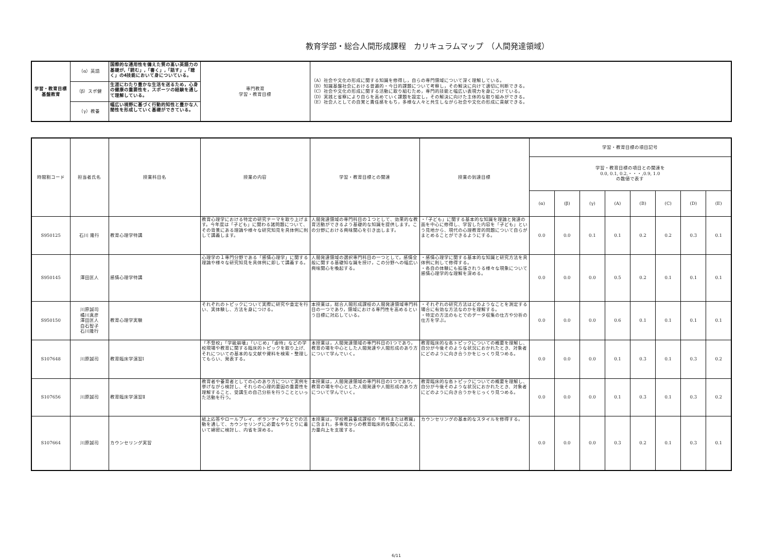教育学部・総合人間形成課程　カリキュラムマップ　（人間発達領域）
| 学習・教育目標 基盤教育 | （α）英語 | 国際的な通用性を備えた質の高い英語力の基礎が,「読む」,「書く」,「話す」,「聴く」の4技能において身についている。 | 専門教育 学習・教育目標 | （A）社会や文化の形成に関する知識を修得し，自らの専門領域について深く理解している。 （B）知識基盤社会における普遍的・今日的課題について考察し，その解決に向けて適切に判断できる。 （C）社会や文化の形成に関する活動に取り組むため，専門的技能と幅広い表現力を身につけている。 （D）実践と省察により自らを高めていく課題を設定し，その解決に向けた主体的な取り組みができる。 （E）社会人としての自覚と責任感をもち，多様な人々と共生しながら社会や文化の形成に貢献できる。 |
| | （β）スポ健 | 生涯にわたり豊かな生活を送るため，心身の健康の重要性を，スポーツの経験を通して理解している。 | | |
| | （γ）教養 | 幅広い視野に基づく行動的知性と豊かな人間性を形成していく基礎ができている。 | | |
| 時間割コード | 担当者氏名 | 授業科目名 | 授業の内容 | 学習・教育目標との関連 | 授業の到達目標 | 学習・教育目標の項目記号 | | | | | | | |
| --- | --- | --- | --- | --- | --- | --- | --- | --- | --- | --- | --- | --- | --- |
| | | | | | | 学習・教育目標の項目との関連を 0.0, 0.1, 0.2,・・・,0.9, 1.0 の数値で表す | | | | | | | |
| | | | | | | (α) | (β) | (γ) | (A) | (B) | (C) | (D) | (E) |
| S950125 | 石川 隆行 | 教育心理学特講 | 教育心理学における特定の研究テーマを取り上げます。今年度は「子ども」に関わる諸問題について、その背景にある理論や様々な研究知見を具体例に則して講義します。 | 人間発達領域の専門科目の１つとして、効果的な教育活動ができるよう基礎的な知識を提供します。この分野における興味関心を引き出します。 | ・「子ども」に関する基本的な知識を理論と発達の面を中心に修得し、学習した内容を「子ども」という見地から、現代の心理教育的問題について自らがまとめることができるようにする。 | 0.0 | 0.0 | 0.1 | 0.1 | 0.2 | 0.2 | 0.3 | 0.1 |
| S950145 | 澤田匡人 | 感情心理学特講 | 心理学の１専門分野である「感情心理学」に関する理論や様々な研究知見を具体例に即して講義する。 | 人間発達領域の選択専門科目の一つとして，感情全般に関する基礎知な識を授け，この分野への幅広い興味関心を喚起する。 | ・感情心理学に関する基本的な知識と研究方法を具体例に則して修得する。 ・各自の体験にも拡張されうる様々な現象について感情心理学的な理解を深める。 | 0.0 | 0.0 | 0.0 | 0.5 | 0.2 | 0.1 | 0.1 | 0.1 |
| S950150 | 川原誠司 橘川真彦 澤田匡人 白石智子 石川隆行 | 教育心理学実験 | それぞれのトピックについて実際に研究や査定を行い、実体験し、方法を身につける。 | 本授業は，総合人間形成課程の人間発達領域専門科目の一つであり，領域における専門性を高めるという目標に対応している。 | ・それぞれの研究方法はどのようなことを測定する場合に有効な方法なのかを理解する。 ・特定の方法のもとでのデータ収集の仕方や分析の仕方を学ぶ。 | 0.0 | 0.0 | 0.0 | 0.6 | 0.1 | 0.1 | 0.1 | 0.1 |
| S107648 | 川原誠司 | 教育臨床学演習Ⅰ | 「不登校」「学級崩壊」「いじめ」「虐待」などの学校現場や教育に関する臨床的トピックを取り上げ、それについての基本的な文献や資料を検索・整理してもらい、発表する。 | 本授業は，人間発達領域の専門科目の1つであり，教育の場を中心とした人間発達や人間形成のあり方について学んでいく。 | 教育臨床的な各トピックについての概要を理解し、自分が今後そのような状況におかれたとき、対象者にどのように向き合うかをじっくり見つめる。 | 0.0 | 0.0 | 0.0 | 0.1 | 0.3 | 0.1 | 0.3 | 0.2 |
| S107656 | 川原誠司 | 教育臨床学演習Ⅱ | 教育者や養育者としての心のあり方について実例を挙げながら検討し、それらの心理的要因の重要性を理解すること、受講生の自己分析を行うことといった活動を行う。 | 本授業は，人間発達領域の専門科目の1つであり，教育の場を中心とした人間発達や人間形成のあり方について学んでいく。 | 教育臨床的な各トピックについての概要を理解し、自分が今後そのような状況におかれたとき、対象者にどのように向き合うかをじっくり見つめる。 | 0.0 | 0.0 | 0.0 | 0.1 | 0.3 | 0.1 | 0.3 | 0.2 |
| S107664 | 川原誠司 | カウンセリング実習 | 紙上応答やロールプレイ、ボランティアなどでの活動を通して、カウンセリングに必要なやりとりに着いて綿密に検討し、内省を深める。 | 本授業は，学校教員養成課程の「教科または教職」に含まれ，多専攻からの教育臨床的な関心に応え、力量向上を支援する。 | カウンセリングの基本的なスタイルを修得する。 | 0.0 | 0.0 | 0.0 | 0.3 | 0.2 | 0.1 | 0.3 | 0.1 |
6/11